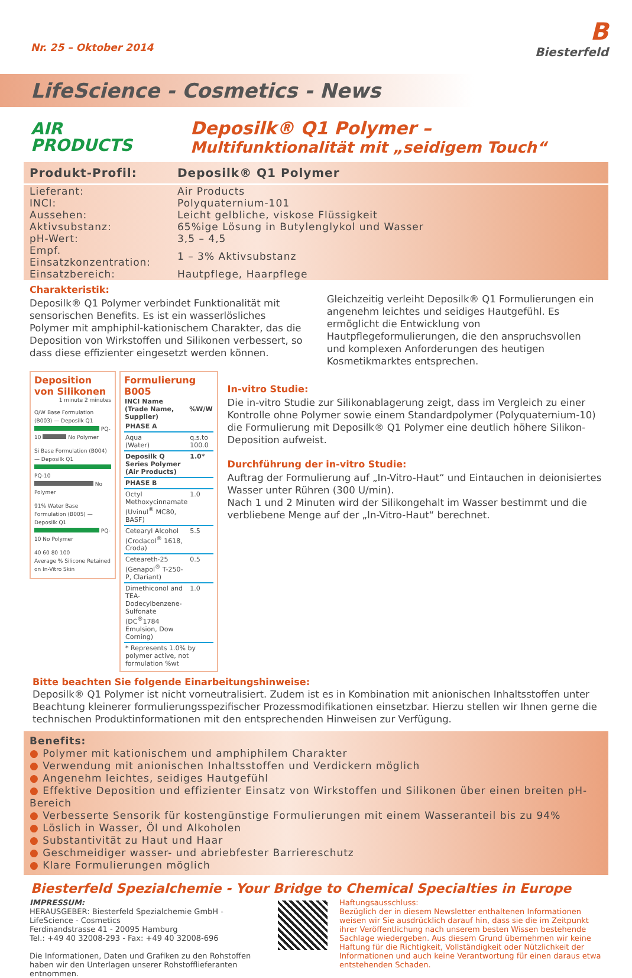Nr. 25 – Oktober 2014
B
Biesterfeld
LifeScience - Cosmetics - News
AIR
PRODUCTS
Deposilk® Q1 Polymer –
Multifunktionalität mit „seidigem Touch“
| Produkt-Profil: | Deposilk® Q1 Polymer |
| --- | --- |
| Lieferant: | Air Products |
| INCI: | Polyquaternium-101 |
| Aussehen: | Leicht gelbliche, viskose Flüssigkeit |
| Aktivsubstanz: | 65%ige Lösung in Butylenglykol und Wasser |
| pH-Wert: | 3,5 – 4,5 |
| Empf. Einsatzkonzentration: | 1 – 3% Aktivsubstanz |
| Einsatzbereich: | Hautpflege, Haarpflege |
Charakteristik:
Deposilk® Q1 Polymer verbindet Funktionalität mit sensorischen Benefits. Es ist ein wasserlösliches Polymer mit amphiphil-kationischem Charakter, das die Deposition von Wirkstoffen und Silikonen verbessert, so dass diese effizienter eingesetzt werden können.
Gleichzeitig verleiht Deposilk® Q1 Formulierungen ein angenehm leichtes und seidiges Hautgefühl. Es ermöglicht die Entwicklung von Hautpflegeformulierungen, die den anspruchsvollen und komplexen Anforderungen des heutigen Kosmetikmarktes entsprechen.
Deposition von Silikonen
1 minute 2 minutes
O/W Base Formulation (B003) — Deposilk Q1 PQ-10 No Polymer
Si Base Formulation (B004) — Deposilk Q1 PQ-10 No Polymer
91% Water Base Formulation (B005) — Deposilk Q1 PQ-10 No Polymer
40 60 80 100
Average % Silicone Retained on In-Vitro Skin
Formulierung B005
| INCI Name (Trade Name, Supplier) | %W/W |
| --- | --- |
| PHASE A | |
| Aqua (Water) | q.s.to 100.0 |
| Deposilk Q Series Polymer (Air Products) | 1.0* |
| PHASE B | |
| Octyl Methoxycinnamate (Uvinul<sup>®</sup> MC80, BASF) | 1.0 |
| Cetearyl Alcohol (Crodacol<sup>®</sup> 1618, Croda) | 5.5 |
| Ceteareth-25 (Genapol<sup>®</sup> T-250-P, Clariant) | 0.5 |
| Dimethiconol and TEA-Dodecylbenzene-Sulfonate (DC<sup>®</sup>1784 Emulsion, Dow Corning) | 1.0 |
| * Represents 1.0% by polymer active, not formulation %wt | |
In-vitro Studie:
Die in-vitro Studie zur Silikonablagerung zeigt, dass im Vergleich zu einer Kontrolle ohne Polymer sowie einem Standardpolymer (Polyquaternium-10) die Formulierung mit Deposilk® Q1 Polymer eine deutlich höhere Silikon-Deposition aufweist.
Durchführung der in-vitro Studie:
Auftrag der Formulierung auf „In-Vitro-Haut“ und Eintauchen in deionisiertes Wasser unter Rühren (300 U/min).
Nach 1 und 2 Minuten wird der Silikongehalt im Wasser bestimmt und die verbliebene Menge auf der „In-Vitro-Haut“ berechnet.
Bitte beachten Sie folgende Einarbeitungshinweise:
Deposilk® Q1 Polymer ist nicht vorneutralisiert. Zudem ist es in Kombination mit anionischen Inhaltsstoffen unter Beachtung kleinerer formulierungsspezifischer Prozessmodifikationen einsetzbar. Hierzu stellen wir Ihnen gerne die technischen Produktinformationen mit den entsprechenden Hinweisen zur Verfügung.
Benefits:
● Polymer mit kationischem und amphiphilem Charakter
● Verwendung mit anionischen Inhaltsstoffen und Verdickern möglich
● Angenehm leichtes, seidiges Hautgefühl
● Effektive Deposition und effizienter Einsatz von Wirkstoffen und Silikonen über einen breiten pH-Bereich
● Verbesserte Sensorik für kostengünstige Formulierungen mit einem Wasseranteil bis zu 94%
● Löslich in Wasser, Öl und Alkoholen
● Substantivität zu Haut und Haar
● Geschmeidiger wasser- und abriebfester Barriereschutz
● Klare Formulierungen möglich
Biesterfeld Spezialchemie - Your Bridge to Chemical Specialties in Europe
IMPRESSUM:
HERAUSGEBER: Biesterfeld Spezialchemie GmbH - LifeScience - Cosmetics
Ferdinandstrasse 41 - 20095 Hamburg
Tel.: +49 40 32008-293 - Fax: +49 40 32008-696
Die Informationen, Daten und Grafiken zu den Rohstoffen haben wir den Unterlagen unserer Rohstofflieferanten entnommen.
Haftungsausschluss:
Bezüglich der in diesem Newsletter enthaltenen Informationen weisen wir Sie ausdrücklich darauf hin, dass sie die im Zeitpunkt ihrer Veröffentlichung nach unserem besten Wissen bestehende Sachlage wiedergeben. Aus diesem Grund übernehmen wir keine Haftung für die Richtigkeit, Vollständigkeit oder Nützlichkeit der Informationen und auch keine Verantwortung für einen daraus etwa entstehenden Schaden.